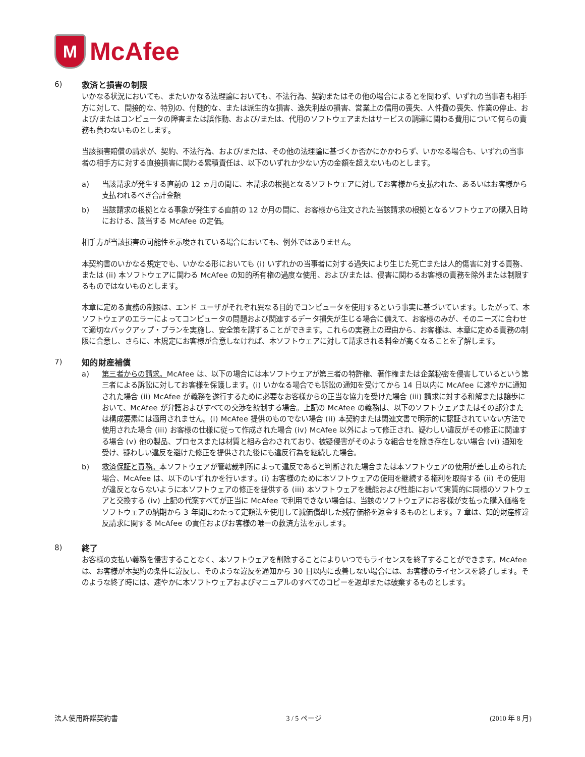M
McAfee
6)
救済と損害の制限
いかなる状況においても、またいかなる法理論においても、不法行為、契約またはその他の場合によるとを問わず、いずれの当事者も相手方に対して、間接的な、特別の、付随的な、または派生的な損害、逸失利益の損害、営業上の信用の喪失、人件費の喪失、作業の停止、および/またはコンピュータの障害または誤作動、および/または、代用のソフトウェアまたはサービスの調達に関わる費用について何らの責務も負わないものとします。
当該損害賠償の請求が、契約、不法行為、および/または、その他の法理論に基づくか否かにかかわらず、いかなる場合も、いずれの当事者の相手方に対する直接損害に関わる累積責任は、以下のいずれか少ない方の金額を超えないものとします。
a) 当該請求が発生する直前の 12 ヵ月の間に、本請求の根拠となるソフトウェアに対してお客様から支払われた、あるいはお客様から支払われるべき合計金額
b) 当該請求の根拠となる事象が発生する直前の 12 か月の間に、お客様から注文された当該請求の根拠となるソフトウェアの購入日時における、該当する McAfee の定価。
相手方が当該損害の可能性を示唆されている場合においても、例外ではありません。
本契約書のいかなる規定でも、いかなる形においても (i) いずれかの当事者に対する過失により生じた死亡または人的傷害に対する責務、または (ii) 本ソフトウェアに関わる McAfee の知的所有権の過度な使用、および/または、侵害に関わるお客様の責務を除外または制限するものではないものとします。
本章に定める責務の制限は、エンド ユーザがそれぞれ異なる目的でコンピュータを使用するという事実に基づいています。したがって、本ソフトウェアのエラーによってコンピュータの問題および関連するデータ損失が生じる場合に備えて、お客様のみが、そのニーズに合わせて適切なバックアップ・プランを実施し、安全策を講ずることができます。これらの実務上の理由から、お客様は、本章に定める責務の制限に合意し、さらに、本規定にお客様が合意しなければ、本ソフトウェアに対して請求される料金が高くなることを了解します。
7)
知的財産補償
a) 第三者からの請求。McAfee は、以下の場合には本ソフトウェアが第三者の特許権、著作権または企業秘密を侵害しているという第三者による訴訟に対してお客様を保護します。(i) いかなる場合でも訴訟の通知を受けてから 14 日以内に McAfee に速やかに通知された場合 (ii) McAfee が義務を遂行するために必要なお客様からの正当な協力を受けた場合 (iii) 請求に対する和解または譲歩において、McAfee が弁護およびすべての交渉を統制する場合。上記の McAfee の義務は、以下のソフトウェアまたはその部分または構成要素には適用されません。(i) McAfee 提供のものでない場合 (ii) 本契約または関連文書で明示的に認証されていない方法で使用された場合 (iii) お客様の仕様に従って作成された場合 (iv) McAfee 以外によって修正され、疑わしい違反がその修正に関連する場合 (v) 他の製品、プロセスまたは材質と組み合わされており、被疑侵害がそのような組合せを除き存在しない場合 (vi) 通知を受け、疑わしい違反を避けた修正を提供された後にも違反行為を継続した場合。
b) 救済保証と責務。本ソフトウェアが管轄裁判所によって違反であると判断された場合または本ソフトウェアの使用が差し止められた場合、McAfee は、以下のいずれかを行います。(i) お客様のために本ソフトウェアの使用を継続する権利を取得する (ii) その使用が違反とならないように本ソフトウェアの修正を提供する (iii) 本ソフトウェアを機能および性能において実質的に同様のソフトウェアと交換する (iv) 上記の代案すべてが正当に McAfee で利用できない場合は、当該のソフトウェアにお客様が支払った購入価格をソフトウェアの納期から 3 年間にわたって定額法を使用して減価償却した残存価格を返金するものとします。7 章は、知的財産権違反請求に関する McAfee の責任およびお客様の唯一の救済方法を示します。
8)
終了
お客様の支払い義務を侵害することなく、本ソフトウェアを削除することによりいつでもライセンスを終了することができます。McAfee は、お客様が本契約の条件に違反し、そのような違反を通知から 30 日以内に改善しない場合には、お客様のライセンスを終了します。そのような終了時には、速やかに本ソフトウェアおよびマニュアルのすべてのコピーを返却または破棄するものとします。
法人使用許諾契約書 3 / 5 ページ (2010 年 8 月)